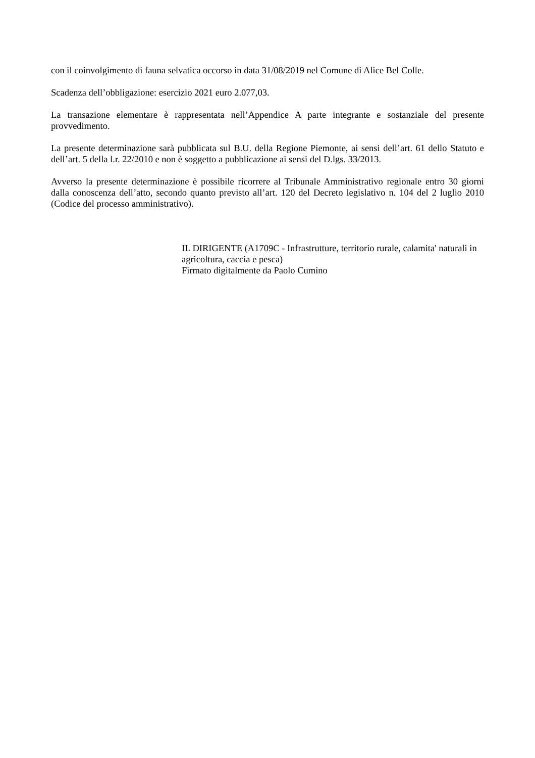con il coinvolgimento di fauna selvatica occorso in data 31/08/2019 nel Comune di Alice Bel Colle.
Scadenza dell’obbligazione: esercizio 2021 euro 2.077,03.
La transazione elementare è rappresentata nell’Appendice A parte integrante e sostanziale del presente provvedimento.
La presente determinazione sarà pubblicata sul B.U. della Regione Piemonte, ai sensi dell’art. 61 dello Statuto e dell’art. 5 della l.r. 22/2010 e non è soggetto a pubblicazione ai sensi del D.lgs. 33/2013.
Avverso la presente determinazione è possibile ricorrere al Tribunale Amministrativo regionale entro 30 giorni dalla conoscenza dell’atto, secondo quanto previsto all’art. 120 del Decreto legislativo n. 104 del 2 luglio 2010 (Codice del processo amministrativo).
IL DIRIGENTE (A1709C - Infrastrutture, territorio rurale, calamita' naturali in agricoltura, caccia e pesca)
Firmato digitalmente da Paolo Cumino